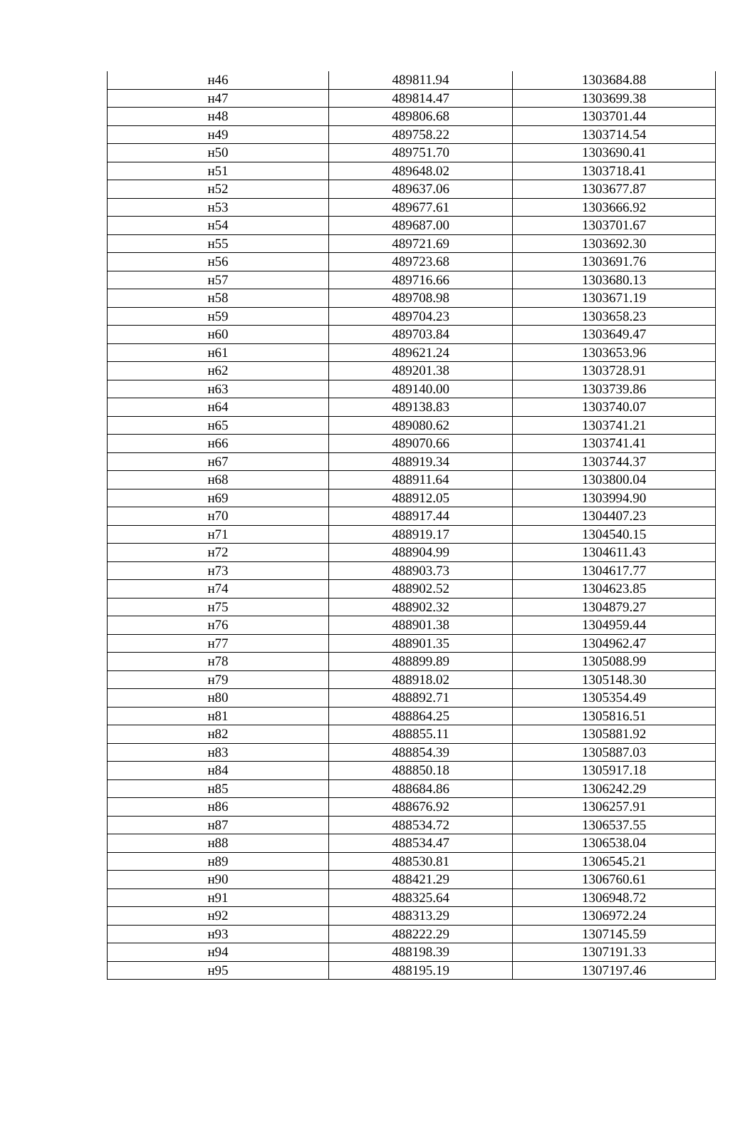| н46 | 489811.94 | 1303684.88 |
| н47 | 489814.47 | 1303699.38 |
| н48 | 489806.68 | 1303701.44 |
| н49 | 489758.22 | 1303714.54 |
| н50 | 489751.70 | 1303690.41 |
| н51 | 489648.02 | 1303718.41 |
| н52 | 489637.06 | 1303677.87 |
| н53 | 489677.61 | 1303666.92 |
| н54 | 489687.00 | 1303701.67 |
| н55 | 489721.69 | 1303692.30 |
| н56 | 489723.68 | 1303691.76 |
| н57 | 489716.66 | 1303680.13 |
| н58 | 489708.98 | 1303671.19 |
| н59 | 489704.23 | 1303658.23 |
| н60 | 489703.84 | 1303649.47 |
| н61 | 489621.24 | 1303653.96 |
| н62 | 489201.38 | 1303728.91 |
| н63 | 489140.00 | 1303739.86 |
| н64 | 489138.83 | 1303740.07 |
| н65 | 489080.62 | 1303741.21 |
| н66 | 489070.66 | 1303741.41 |
| н67 | 488919.34 | 1303744.37 |
| н68 | 488911.64 | 1303800.04 |
| н69 | 488912.05 | 1303994.90 |
| н70 | 488917.44 | 1304407.23 |
| н71 | 488919.17 | 1304540.15 |
| н72 | 488904.99 | 1304611.43 |
| н73 | 488903.73 | 1304617.77 |
| н74 | 488902.52 | 1304623.85 |
| н75 | 488902.32 | 1304879.27 |
| н76 | 488901.38 | 1304959.44 |
| н77 | 488901.35 | 1304962.47 |
| н78 | 488899.89 | 1305088.99 |
| н79 | 488918.02 | 1305148.30 |
| н80 | 488892.71 | 1305354.49 |
| н81 | 488864.25 | 1305816.51 |
| н82 | 488855.11 | 1305881.92 |
| н83 | 488854.39 | 1305887.03 |
| н84 | 488850.18 | 1305917.18 |
| н85 | 488684.86 | 1306242.29 |
| н86 | 488676.92 | 1306257.91 |
| н87 | 488534.72 | 1306537.55 |
| н88 | 488534.47 | 1306538.04 |
| н89 | 488530.81 | 1306545.21 |
| н90 | 488421.29 | 1306760.61 |
| н91 | 488325.64 | 1306948.72 |
| н92 | 488313.29 | 1306972.24 |
| н93 | 488222.29 | 1307145.59 |
| н94 | 488198.39 | 1307191.33 |
| н95 | 488195.19 | 1307197.46 |